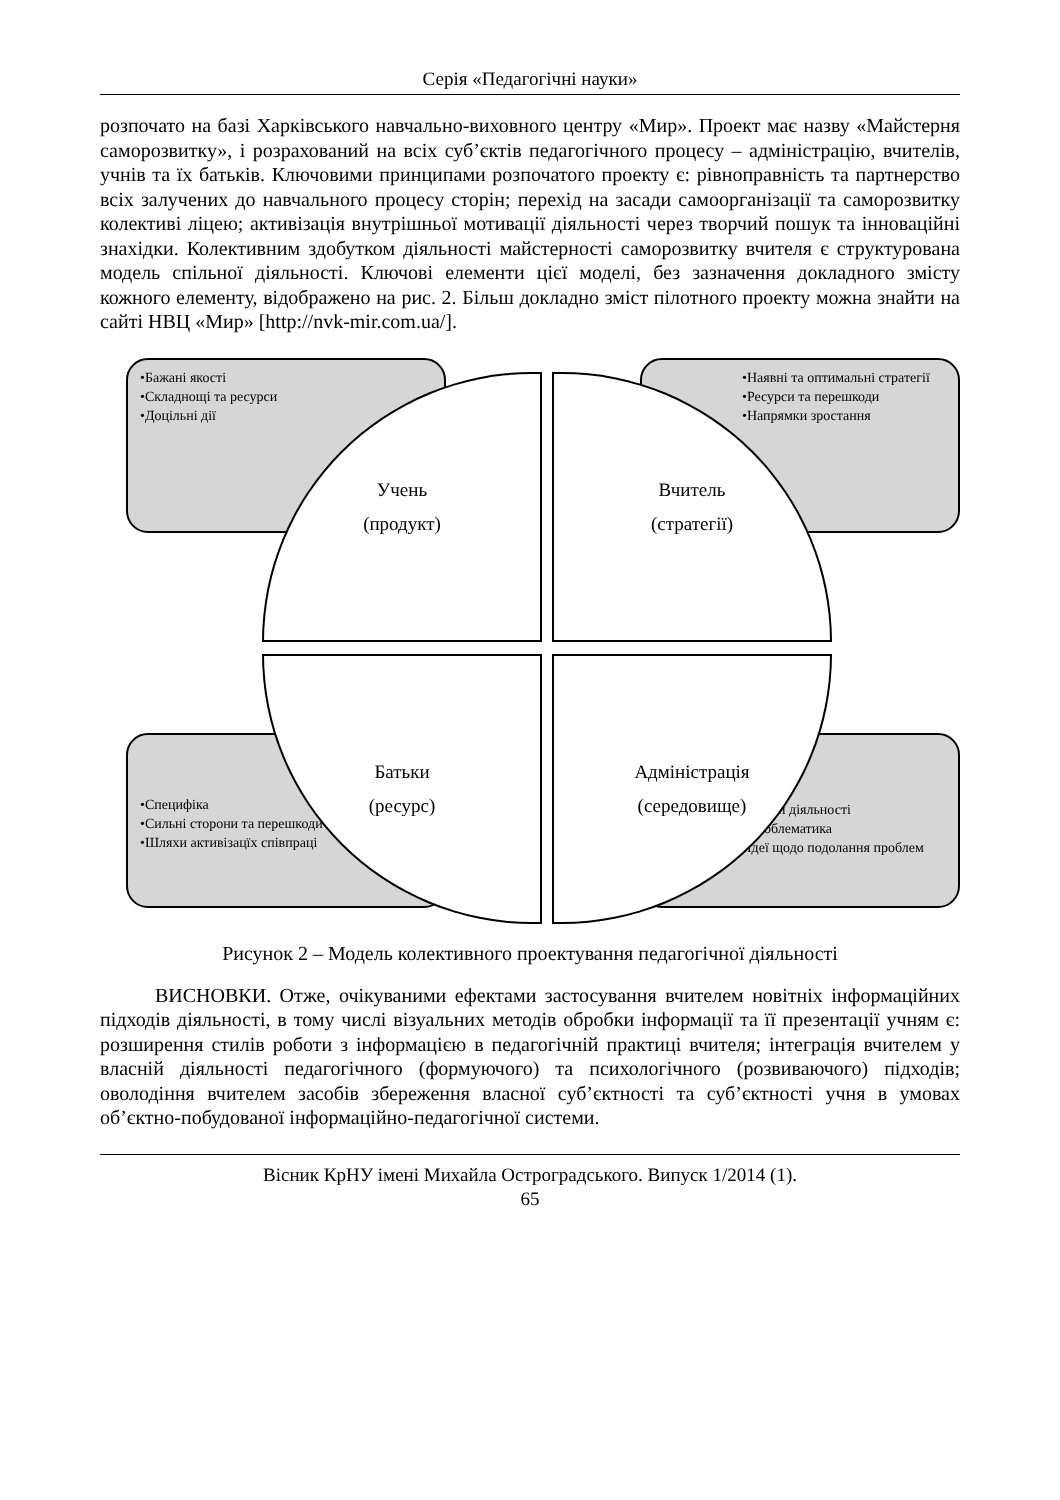Серія «Педагогічні науки»
розпочато на базі Харківського навчально-виховного центру «Мир». Проект має назву «Майстерня саморозвитку», і розрахований на всіх суб’єктів педагогічного процесу – адміністрацію, вчителів, учнів та їх батьків. Ключовими принципами розпочатого проекту є: рівноправність та партнерство всіх залучених до навчального процесу сторін; перехід на засади самоорганізації та саморозвитку колективі ліцею; активізація внутрішньої мотивації діяльності через творчий пошук та інноваційні знахідки. Колективним здобутком діяльності майстерності саморозвитку вчителя є структурована модель спільної діяльності. Ключові елементи цієї моделі, без зазначення докладного змісту кожного елементу, відображено на рис. 2. Більш докладно зміст пілотного проекту можна знайти на сайті НВЦ «Мир» [http://nvk-mir.com.ua/].
•Бажані якості
•Складнощі та ресурси
•Доцільні дії
•Наявні та оптимальні стратегії
•Ресурси та перешкоди
•Напрямки зростання
•Специфіка
•Сильні сторони та перешкоди
•Шляхи активізацїх співпраці
•Умови діяльності
•Проблематика
•Ідеї щодо подолання проблем
Учень
(продукт)
Вчитель
(стратегії)
Батьки
(ресурс)
Адміністрація
(середовище)
Рисунок 2 – Модель колективного проектування педагогічної діяльності
ВИСНОВКИ. Отже, очікуваними ефектами застосування вчителем новітніх інформаційних підходів діяльності, в тому числі візуальних методів обробки інформації та її презентації учням є: розширення стилів роботи з інформацією в педагогічній практиці вчителя; інтеграція вчителем у власній діяльності педагогічного (формуючого) та психологічного (розвиваючого) підходів; оволодіння вчителем засобів збереження власної суб’єктності та суб’єктності учня в умовах об’єктно-побудованої інформаційно-педагогічної системи.
Вісник КрНУ імені Михайла Остроградського. Випуск 1/2014 (1).
65